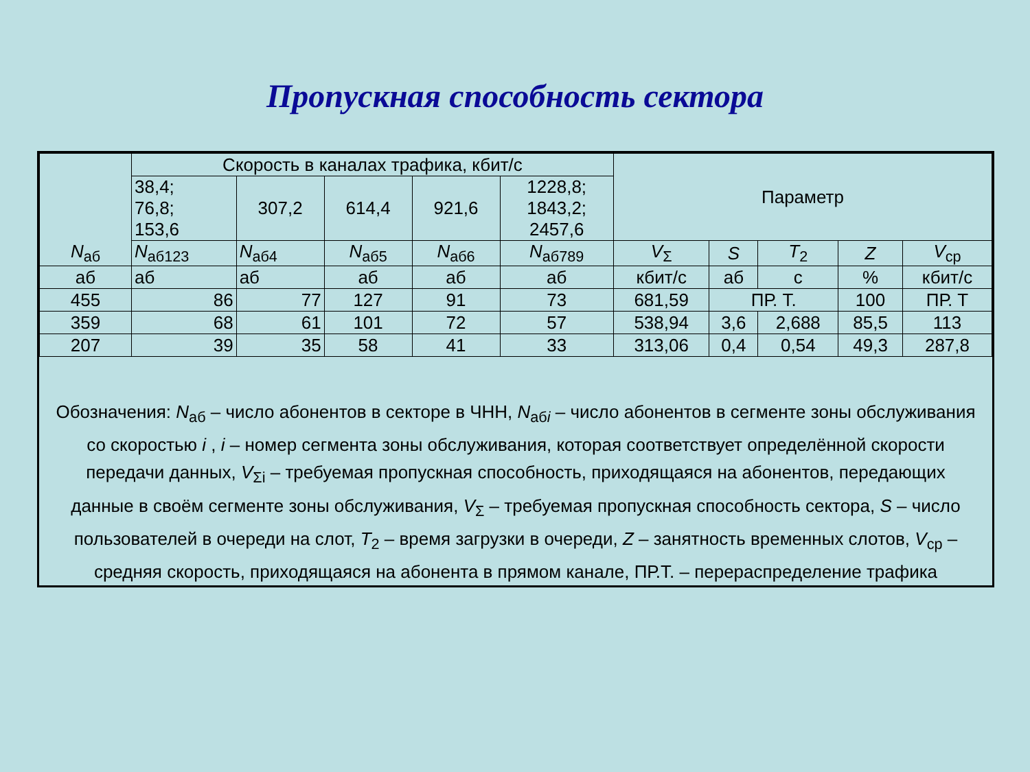Пропускная способность сектора
| N<sub>аб</sub> | Скорость в каналах трафика, кбит/с | | | | | Параметр | | | | |
| | 38,4; 76,8; 153,6 | 307,2 | 614,4 | 921,6 | 1228,8; 1843,2; 2457,6 | | | | | |
| | N<sub>аб123</sub> | N<sub>аб4</sub> | N<sub>аб5</sub> | N<sub>аб6</sub> | N<sub>аб789</sub> | V<sub>Σ</sub> | S | T<sub>2</sub> | Z | V<sub>ср</sub> |
| аб | аб | аб | аб | аб | аб | кбит/с | аб | с | % | кбит/с |
| 455 | 86 | 77 | 127 | 91 | 73 | 681,59 | ПР. Т. | | 100 | ПР. Т |
| 359 | 68 | 61 | 101 | 72 | 57 | 538,94 | 3,6 | 2,688 | 85,5 | 113 |
| 207 | 39 | 35 | 58 | 41 | 33 | 313,06 | 0,4 | 0,54 | 49,3 | 287,8 |
Обозначения: N<sub>аб</sub> – число абонентов в секторе в ЧНН, N<sub>абi</sub> – число абонентов в сегменте зоны обслуживания со скоростью i , i – номер сегмента зоны обслуживания, которая соответствует определённой скорости передачи данных, V<sub>Σi</sub> – требуемая пропускная способность, приходящаяся на абонентов, передающих данные в своём сегменте зоны обслуживания, V<sub>Σ</sub> – требуемая пропускная способность сектора, S – число пользователей в очереди на слот, T<sub>2</sub> – время загрузки в очереди, Z – занятность временных слотов, V<sub>ср</sub> – средняя скорость, приходящаяся на абонента в прямом канале, ПР.Т. – перераспределение трафика